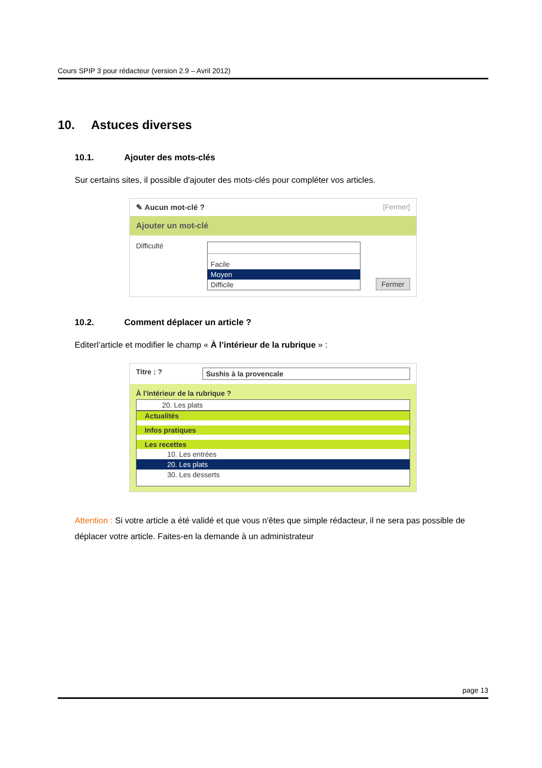Cours SPIP 3 pour rédacteur (version 2.9 – Avril 2012)
10. Astuces diverses
10.1. Ajouter des mots-clés
Sur certains sites, il possible d'ajouter des mots-clés pour compléter vos articles.
✎ Aucun mot-clé ? [Fermer]
Ajouter un mot-clé
Difficulté Facile
Moyen
Difficile
Fermer
10.2. Comment déplacer un article ?
Editerl’article et modifier le champ « À l’intérieur de la rubrique » :
Titre : ?
Sushis à la provencale
À l'intérieur de la rubrique ?
20. Les plats
Actualités
Infos pratiques
Les recettes
10. Les entrées
20. Les plats
30. Les desserts
Attention : Si votre article a été validé et que vous n'êtes que simple rédacteur, il ne sera pas possible de déplacer votre article. Faites-en la demande à un administrateur
page 13